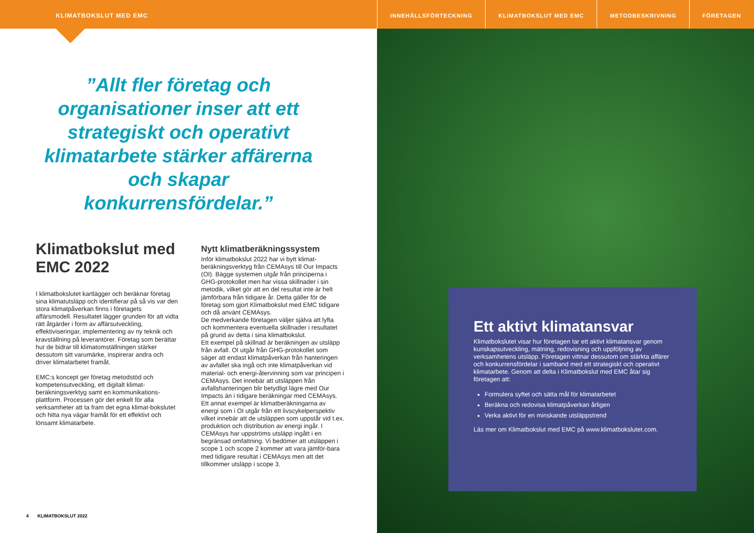KLIMATBOKSLUT MED EMC
”Allt fler företag och organisationer inser att ett strategiskt och operativt klimatarbete stärker affärerna och skapar konkurrensfördelar.”
Klimatbokslut med EMC 2022
I klimatbokslutet kartlägger och beräknar företag sina klimatutsläpp och identifierar på så vis var den stora klimatpåverkan finns i företagets affärsmodell. Resultatet lägger grunden för att vidta rätt åtgärder i form av affärsutveckling, effektiviseringar, implementering av ny teknik och kravställning på leverantörer. Företag som berättar hur de bidrar till klimatomställningen stärker dessutom sitt varumärke, inspirerar andra och driver klimatarbetet framåt.
EMC:s koncept ger företag metodstöd och kompetensutveckling, ett digitalt klimat-beräkningsverktyg samt en kommunikations-plattform. Processen gör det enkelt för alla verksamheter att ta fram det egna klimat-bokslutet och hitta nya vägar framåt för ett effektivt och lönsamt klimatarbete.
Nytt klimatberäkningssystem
Inför klimatbokslut 2022 har vi bytt klimat-beräkningsverktyg från CEMAsys till Our Impacts (OI). Bägge systemen utgår från principerna i GHG-protokollet men har vissa skillnader i sin metodik, vilket gör att en del resultat inte är helt jämförbara från tidigare år. Detta gäller för de företag som gjort Klimatbokslut med EMC tidigare och då använt CEMAsys.
De medverkande företagen väljer själva att lyfta och kommentera eventuella skillnader i resultatet på grund av detta i sina klimatbokslut.
Ett exempel på skillnad är beräkningen av utsläpp från avfall. OI utgår från GHG-protokollet som säger att endast klimatpåverkan från hanteringen av avfallet ska ingå och inte klimatpåverkan vid material- och energi-återvinning som var principen i CEMAsys. Det innebär att utsläppen från avfallshanteringen blir betydligt lägre med Our Impacts än i tidigare beräkningar med CEMAsys.
Ett annat exempel är klimatberäkningarna av energi som i OI utgår från ett livscykelperspektiv vilket innebär att de utsläppen som uppstår vid t.ex. produktion och distribution av energi ingår. I CEMAsys har uppströms utsläpp ingått i en begränsad omfattning. Vi bedömer att utsläppen i scope 1 och scope 2 kommer att vara jämför-bara med tidigare resultat i CEMAsys men att det tillkommer utsläpp i scope 3.
4 KLIMATBOKSLUT 2022
INNEHÅLLSFÖRTECKNING KLIMATBOKSLUT MED EMC METODBESKRIVNING FÖRETAGEN
Ett aktivt klimatansvar
Klimatbokslutet visar hur företagen tar ett aktivt klimatansvar genom kunskapsutveckling, mätning, redovisning och uppföljning av verksamhetens utsläpp. Företagen vittnar dessutom om stärkta affärer och konkurrensfördelar i samband med ett strategiskt och operativt klimatarbete. Genom att delta i Klimatbokslut med EMC åtar sig företagen att:
Formulera syftet och sätta mål för klimatarbetet
Beräkna och redovisa klimatpåverkan årligen
Verka aktivt för en minskande utsläppstrend
Läs mer om Klimatbokslut med EMC på www.klimatbokslutet.com.